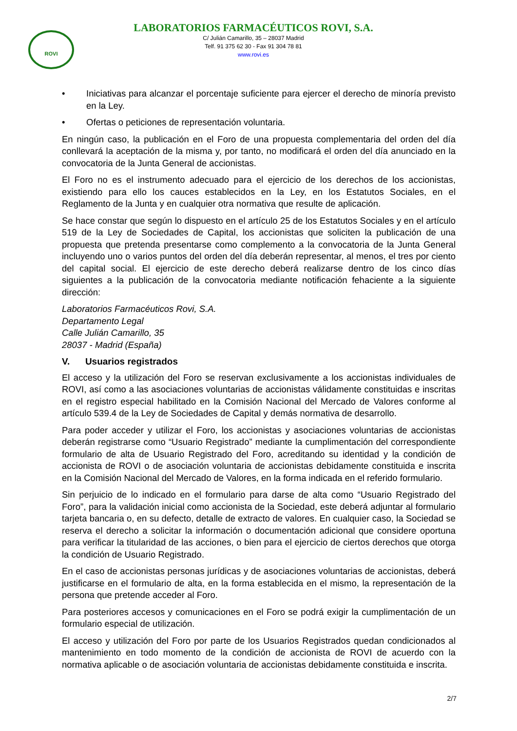ROVI
LABORATORIOS FARMACÉUTICOS ROVI, S.A.
C/ Julián Camarillo, 35 – 28037 Madrid
Telf. 91 375 62 30 - Fax 91 304 78 81
www.rovi.es
• Iniciativas para alcanzar el porcentaje suficiente para ejercer el derecho de minoría previsto en la Ley.
• Ofertas o peticiones de representación voluntaria.
En ningún caso, la publicación en el Foro de una propuesta complementaria del orden del día conllevará la aceptación de la misma y, por tanto, no modificará el orden del día anunciado en la convocatoria de la Junta General de accionistas.
El Foro no es el instrumento adecuado para el ejercicio de los derechos de los accionistas, existiendo para ello los cauces establecidos en la Ley, en los Estatutos Sociales, en el Reglamento de la Junta y en cualquier otra normativa que resulte de aplicación.
Se hace constar que según lo dispuesto en el artículo 25 de los Estatutos Sociales y en el artículo 519 de la Ley de Sociedades de Capital, los accionistas que soliciten la publicación de una propuesta que pretenda presentarse como complemento a la convocatoria de la Junta General incluyendo uno o varios puntos del orden del día deberán representar, al menos, el tres por ciento del capital social. El ejercicio de este derecho deberá realizarse dentro de los cinco días siguientes a la publicación de la convocatoria mediante notificación fehaciente a la siguiente dirección:
Laboratorios Farmacéuticos Rovi, S.A.
Departamento Legal
Calle Julián Camarillo, 35
28037 - Madrid (España)
V. Usuarios registrados
El acceso y la utilización del Foro se reservan exclusivamente a los accionistas individuales de ROVI, así como a las asociaciones voluntarias de accionistas válidamente constituidas e inscritas en el registro especial habilitado en la Comisión Nacional del Mercado de Valores conforme al artículo 539.4 de la Ley de Sociedades de Capital y demás normativa de desarrollo.
Para poder acceder y utilizar el Foro, los accionistas y asociaciones voluntarias de accionistas deberán registrarse como “Usuario Registrado” mediante la cumplimentación del correspondiente formulario de alta de Usuario Registrado del Foro, acreditando su identidad y la condición de accionista de ROVI o de asociación voluntaria de accionistas debidamente constituida e inscrita en la Comisión Nacional del Mercado de Valores, en la forma indicada en el referido formulario.
Sin perjuicio de lo indicado en el formulario para darse de alta como “Usuario Registrado del Foro”, para la validación inicial como accionista de la Sociedad, este deberá adjuntar al formulario tarjeta bancaria o, en su defecto, detalle de extracto de valores. En cualquier caso, la Sociedad se reserva el derecho a solicitar la información o documentación adicional que considere oportuna para verificar la titularidad de las acciones, o bien para el ejercicio de ciertos derechos que otorga la condición de Usuario Registrado.
En el caso de accionistas personas jurídicas y de asociaciones voluntarias de accionistas, deberá justificarse en el formulario de alta, en la forma establecida en el mismo, la representación de la persona que pretende acceder al Foro.
Para posteriores accesos y comunicaciones en el Foro se podrá exigir la cumplimentación de un formulario especial de utilización.
El acceso y utilización del Foro por parte de los Usuarios Registrados quedan condicionados al mantenimiento en todo momento de la condición de accionista de ROVI de acuerdo con la normativa aplicable o de asociación voluntaria de accionistas debidamente constituida e inscrita.
2/7